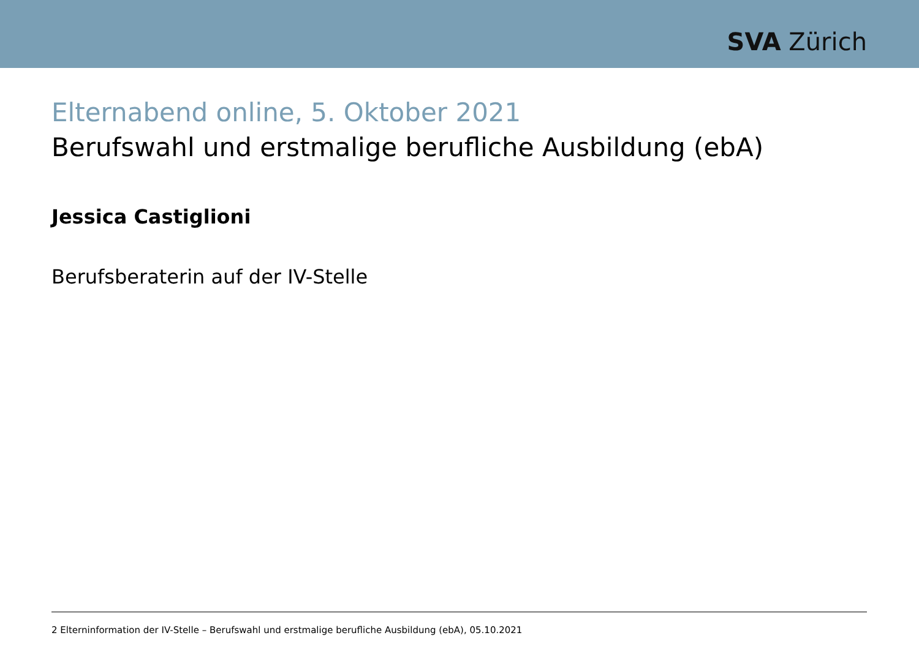SVA Zürich
Elternabend online, 5. Oktober 2021
Berufswahl und erstmalige berufliche Ausbildung (ebA)
Jessica Castiglioni
Berufsberaterin auf der IV-Stelle
2 Elterninformation der IV-Stelle – Berufswahl und erstmalige berufliche Ausbildung (ebA), 05.10.2021